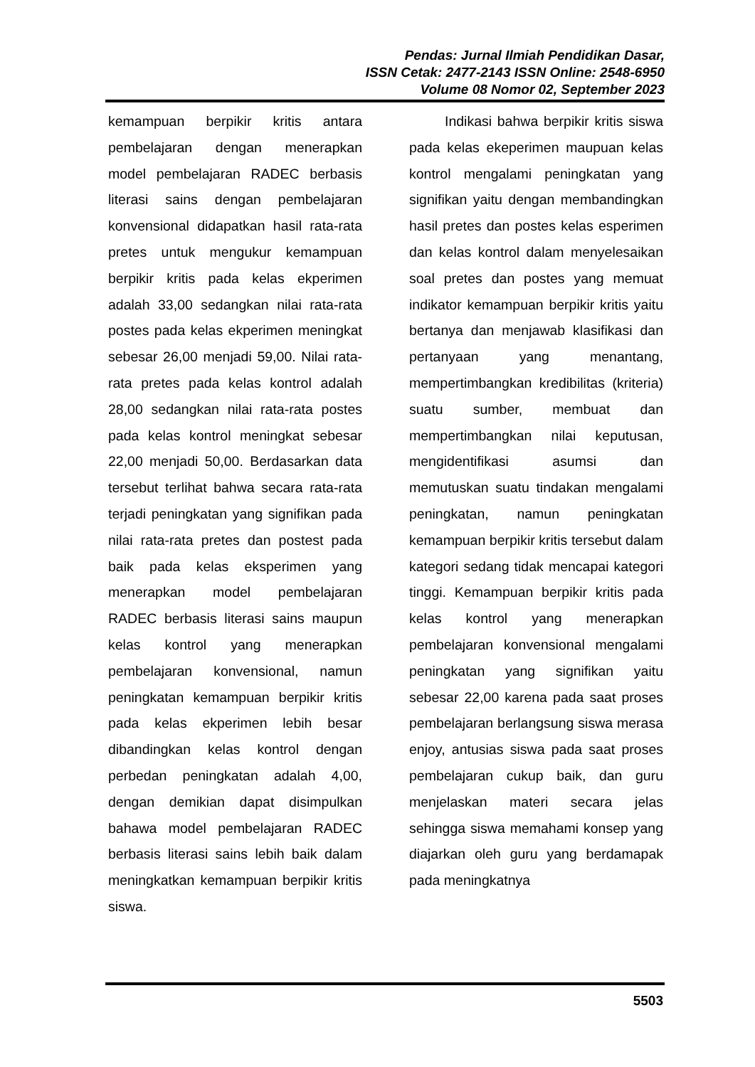Pendas: Jurnal Ilmiah Pendidikan Dasar,
ISSN Cetak: 2477-2143 ISSN Online: 2548-6950
Volume 08 Nomor 02, September 2023
kemampuan berpikir kritis antara pembelajaran dengan menerapkan model pembelajaran RADEC berbasis literasi sains dengan pembelajaran konvensional didapatkan hasil rata-rata pretes untuk mengukur kemampuan berpikir kritis pada kelas ekperimen adalah 33,00 sedangkan nilai rata-rata postes pada kelas ekperimen meningkat sebesar 26,00 menjadi 59,00. Nilai rata-rata pretes pada kelas kontrol adalah 28,00 sedangkan nilai rata-rata postes pada kelas kontrol meningkat sebesar 22,00 menjadi 50,00. Berdasarkan data tersebut terlihat bahwa secara rata-rata terjadi peningkatan yang signifikan pada nilai rata-rata pretes dan postest pada baik pada kelas eksperimen yang menerapkan model pembelajaran RADEC berbasis literasi sains maupun kelas kontrol yang menerapkan pembelajaran konvensional, namun peningkatan kemampuan berpikir kritis pada kelas ekperimen lebih besar dibandingkan kelas kontrol dengan perbedan peningkatan adalah 4,00, dengan demikian dapat disimpulkan bahawa model pembelajaran RADEC berbasis literasi sains lebih baik dalam meningkatkan kemampuan berpikir kritis siswa.
Indikasi bahwa berpikir kritis siswa pada kelas ekeperimen maupuan kelas kontrol mengalami peningkatan yang signifikan yaitu dengan membandingkan hasil pretes dan postes kelas esperimen dan kelas kontrol dalam menyelesaikan soal pretes dan postes yang memuat indikator kemampuan berpikir kritis yaitu bertanya dan menjawab klasifikasi dan pertanyaan yang menantang, mempertimbangkan kredibilitas (kriteria) suatu sumber, membuat dan mempertimbangkan nilai keputusan, mengidentifikasi asumsi dan memutuskan suatu tindakan mengalami peningkatan, namun peningkatan kemampuan berpikir kritis tersebut dalam kategori sedang tidak mencapai kategori tinggi. Kemampuan berpikir kritis pada kelas kontrol yang menerapkan pembelajaran konvensional mengalami peningkatan yang signifikan yaitu sebesar 22,00 karena pada saat proses pembelajaran berlangsung siswa merasa enjoy, antusias siswa pada saat proses pembelajaran cukup baik, dan guru menjelaskan materi secara jelas sehingga siswa memahami konsep yang diajarkan oleh guru yang berdamapak pada meningkatnya
5503